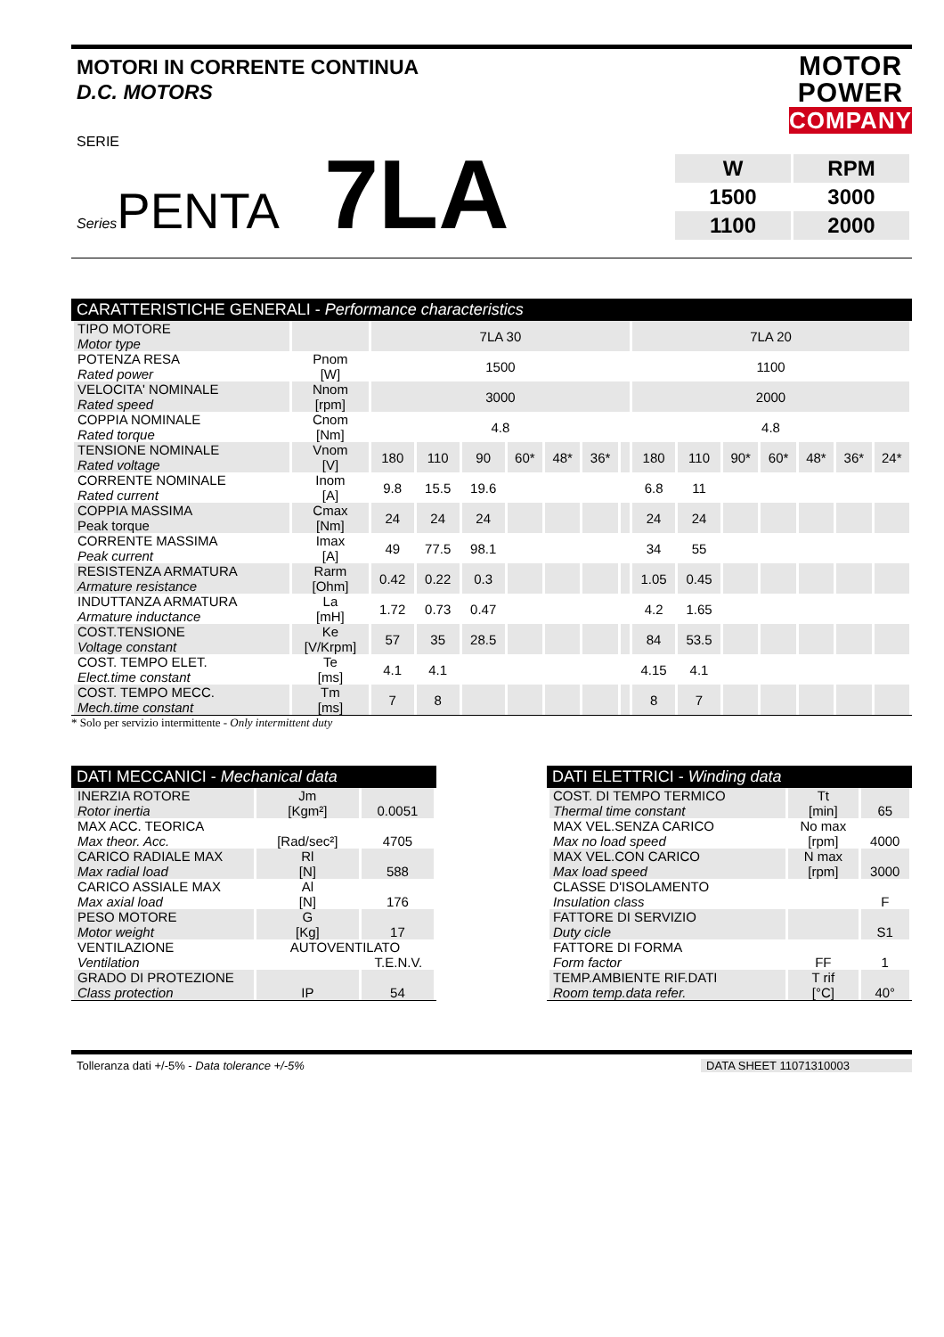MOTORI IN CORRENTE CONTINUA
D.C. MOTORS
MOTOR
POWER
COMPANY
SERIE
Series
PENTA
7LA
| W | RPM |
| 1500 | 3000 |
| 1100 | 2000 |
CARATTERISTICHE GENERALI - Performance characteristics
| TIPO MOTORE Motor type | | 7LA 30 | | | | | | | 7LA 20 | | | | | | |
| POTENZA RESA Rated power | Pnom [W] | 1500 | | | | | | | 1100 | | | | | | |
| VELOCITA' NOMINALE Rated speed | Nnom [rpm] | 3000 | | | | | | | 2000 | | | | | | |
| COPPIA NOMINALE Rated torque | Cnom [Nm] | 4.8 | | | | | | | 4.8 | | | | | | |
| TENSIONE NOMINALE Rated voltage | Vnom [V] | 180 | 110 | 90 | 60* | 48* | 36* | | 180 | 110 | 90* | 60* | 48* | 36* | 24* |
| CORRENTE NOMINALE Rated current | Inom [A] | 9.8 | 15.5 | 19.6 | | | | | 6.8 | 11 | | | | | |
| COPPIA MASSIMA Peak torque | Cmax [Nm] | 24 | 24 | 24 | | | | | 24 | 24 | | | | | |
| CORRENTE MASSIMA Peak current | Imax [A] | 49 | 77.5 | 98.1 | | | | | 34 | 55 | | | | | |
| RESISTENZA ARMATURA Armature resistance | Rarm [Ohm] | 0.42 | 0.22 | 0.3 | | | | | 1.05 | 0.45 | | | | | |
| INDUTTANZA ARMATURA Armature inductance | La [mH] | 1.72 | 0.73 | 0.47 | | | | | 4.2 | 1.65 | | | | | |
| COST.TENSIONE Voltage constant | Ke [V/Krpm] | 57 | 35 | 28.5 | | | | | 84 | 53.5 | | | | | |
| COST. TEMPO ELET. Elect.time constant | Te [ms] | 4.1 | 4.1 | | | | | | 4.15 | 4.1 | | | | | |
| COST. TEMPO MECC. Mech.time constant | Tm [ms] | 7 | 8 | | | | | | 8 | 7 | | | | | |
* Solo per servizio intermittente - Only intermittent duty
DATI MECCANICI - Mechanical data
| INERZIA ROTORE Rotor inertia | Jm [Kgm²] | 0.0051 |
| MAX ACC. TEORICA Max theor. Acc. | [Rad/sec²] | 4705 |
| CARICO RADIALE MAX Max radial load | Rl [N] | 588 |
| CARICO ASSIALE MAX Max axial load | Al [N] | 176 |
| PESO MOTORE Motor weight | G [Kg] | 17 |
| VENTILAZIONE Ventilation | AUTOVENTILATO T.E.N.V. | |
| GRADO DI PROTEZIONE Class protection | IP | 54 |
DATI ELETTRICI - Winding data
| COST. DI TEMPO TERMICO Thermal time constant | Tt [min] | 65 |
| MAX VEL.SENZA CARICO Max no load speed | No max [rpm] | 4000 |
| MAX VEL.CON CARICO Max load speed | N max [rpm] | 3000 |
| CLASSE D'ISOLAMENTO Insulation class | | F |
| FATTORE DI SERVIZIO Duty cicle | | S1 |
| FATTORE DI FORMA Form factor | FF | 1 |
| TEMP.AMBIENTE RIF.DATI Room temp.data refer. | T rif [°C] | 40° |
Tolleranza dati +/-5% - Data tolerance +/-5% DATA SHEET 11071310003